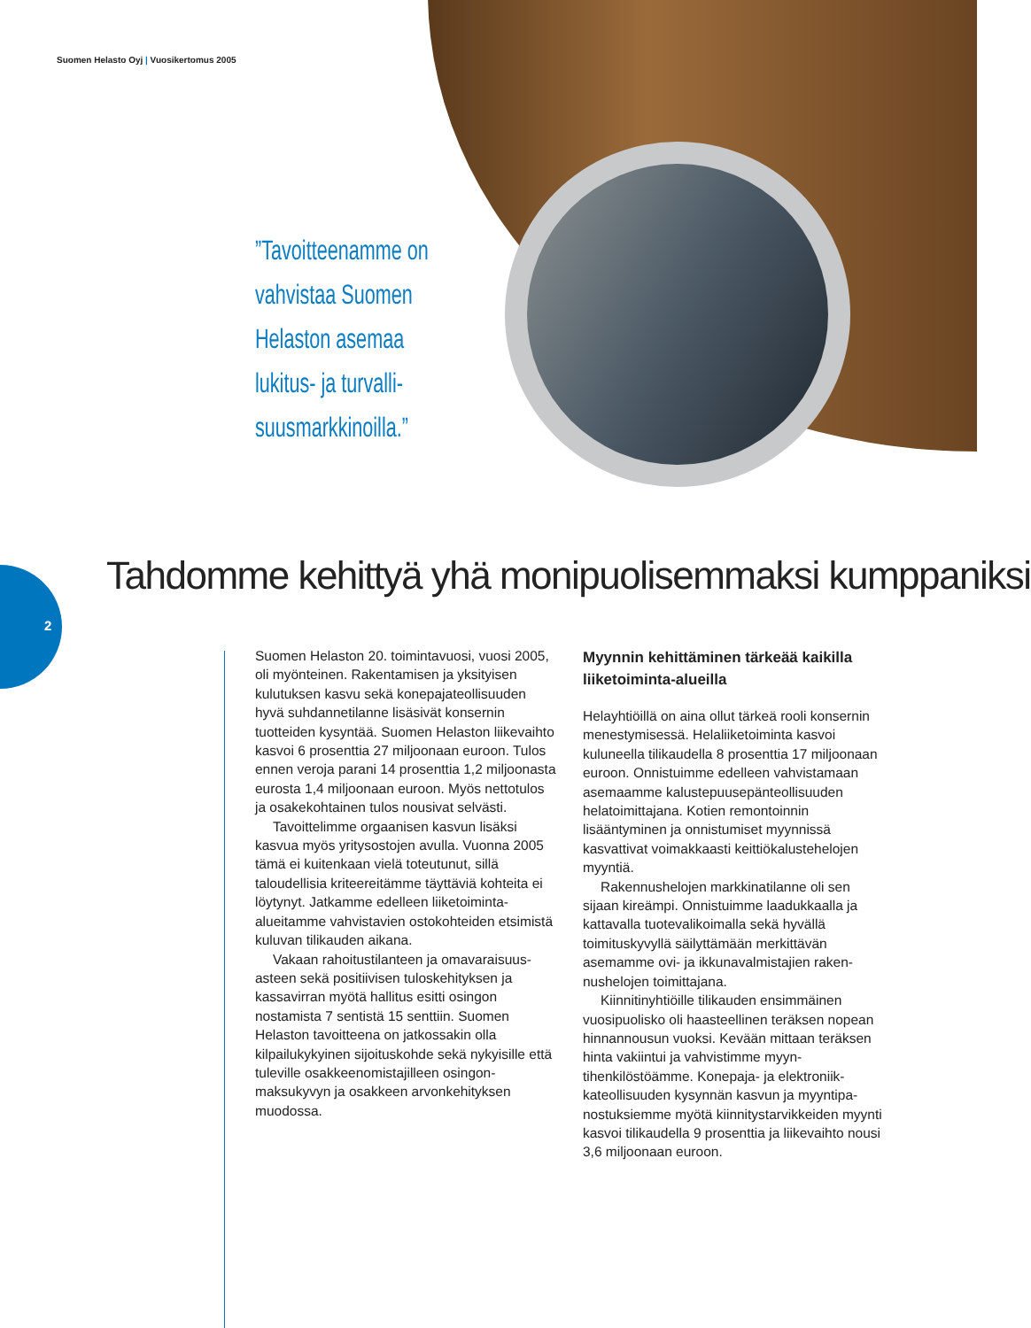Suomen Helasto Oyj | Vuosikertomus 2005
”Tavoitteenamme on vahvistaa Suomen Helaston asemaa lukitus- ja turvalli-suusmarkkinoilla.”
2
Tahdomme kehittyä yhä monipuolisemmaksi kumppaniksi
Suomen Helaston 20. toimintavuosi, vuosi 2005, oli myönteinen. Rakentamisen ja yksityisen kulutuksen kasvu sekä konepaja­teollisuuden hyvä suhdannetilanne lisäsivät konsernin tuotteiden kysyntää. Suomen Helaston liikevaihto kasvoi 6 prosenttia 27 miljoonaan euroon. Tulos ennen veroja parani 14 prosenttia 1,2 miljoonasta eurosta 1,4 miljoonaan euroon. Myös nettotulos ja osake­kohtainen tulos nousivat selvästi.
Tavoittelimme orgaanisen kasvun lisäksi kasvua myös yritysostojen avulla. Vuonna 2005 tämä ei kuitenkaan vielä toteutunut, sillä taloudellisia kriteereitämme täyttäviä kohteita ei löytynyt. Jatkamme edelleen liike­toiminta-alueitamme vahvistavien ostokoh­teiden etsimistä kuluvan tilikauden aikana.
Vakaan rahoitustilanteen ja omavaraisuus­asteen sekä positiivisen tuloskehityksen ja kassavirran myötä hallitus esitti osingon nostamista 7 sentistä 15 senttiin. Suomen Helaston tavoitteena on jatkossakin olla kilpailukykyinen sijoituskohde sekä nykyisille että tuleville osakkeenomistajilleen osingon­maksukyvyn ja osakkeen arvonkehityksen muodossa.
Myynnin kehittäminen tärkeää kaikilla liiketoiminta-alueilla
Helayhtiöillä on aina ollut tärkeä rooli kon­sernin menestymisessä. Helaliiketoiminta kasvoi kuluneella tilikaudella 8 prosenttia 17 miljoonaan euroon. Onnistuimme edel­leen vahvistamaan asemaamme kalustepuu­sepänteollisuuden helatoimittajana. Kotien remontoinnin lisääntyminen ja onnistumiset myynnissä kasvattivat voimakkaasti keittiö­kalustehelojen myyntiä.
Rakennushelojen markkinatilanne oli sen sijaan kireämpi. Onnistuimme laadukkaalla ja kattavalla tuotevalikoimalla sekä hyvällä toimituskyvyllä säilyttämään merkittävän asemamme ovi- ja ikkunavalmistajien raken­nushelojen toimittajana.
Kiinnitinyhtiöille tilikauden ensimmäinen vuosipuolisko oli haasteellinen teräksen no­pean hinnannousun vuoksi. Kevään mittaan teräksen hinta vakiintui ja vahvistimme myyn­tihenkilöstöämme. Konepaja- ja elektroniik­kateollisuuden kysynnän kasvun ja myyntipa­nostuksiemme myötä kiinnitystarvikkeiden myynti kasvoi tilikaudella 9 prosenttia ja liikevaihto nousi 3,6 miljoonaan euroon.